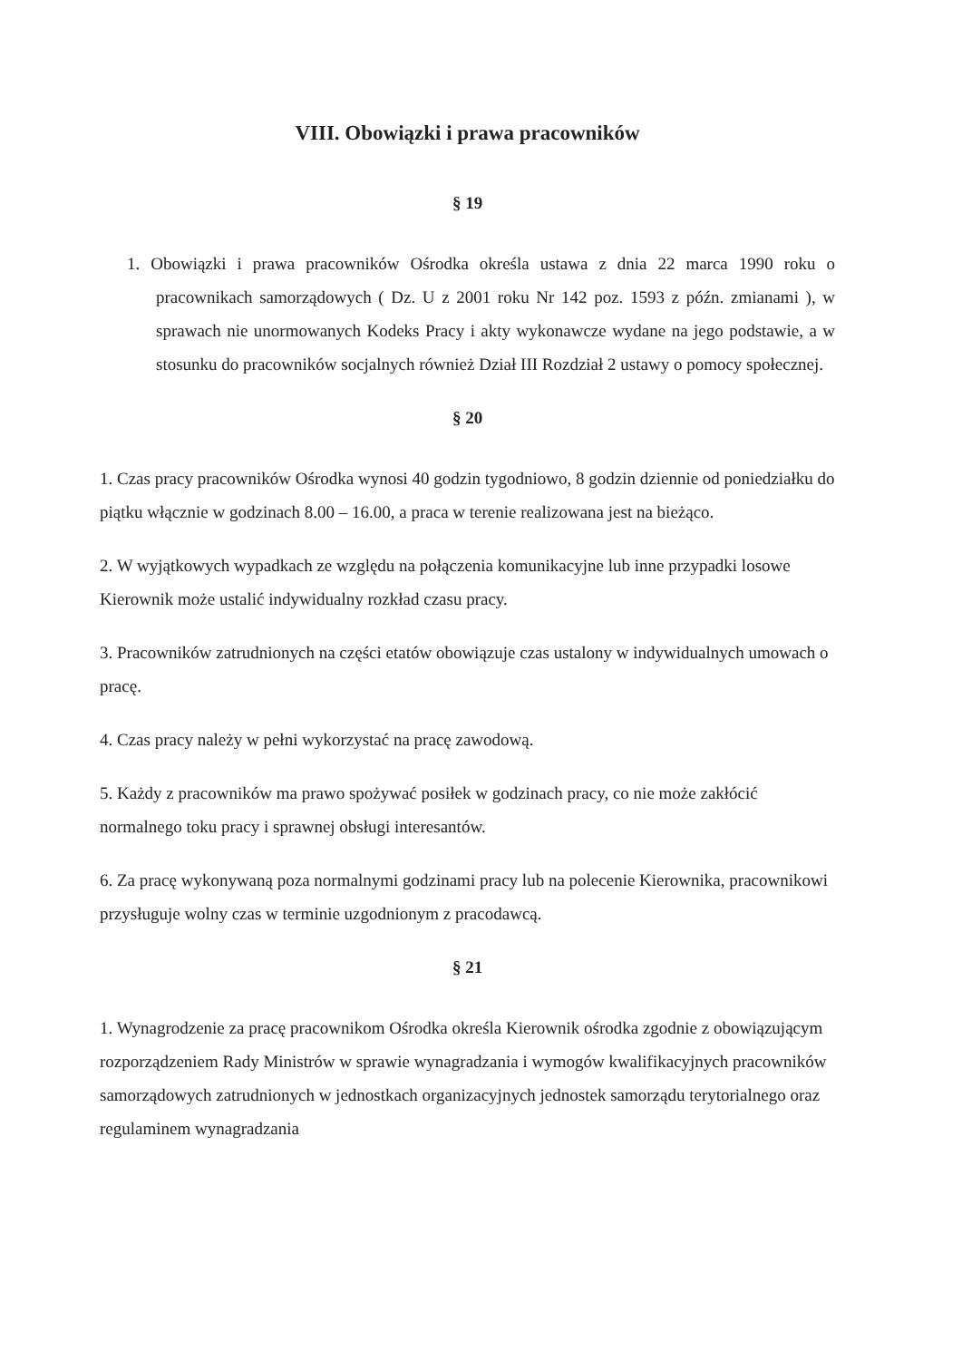VIII. Obowiązki i prawa pracowników
§ 19
1. Obowiązki i prawa pracowników Ośrodka określa ustawa z dnia 22 marca 1990 roku o pracownikach samorządowych ( Dz. U z 2001 roku Nr 142 poz. 1593 z późn. zmianami ), w sprawach nie unormowanych Kodeks Pracy i akty wykonawcze wydane na jego podstawie, a w stosunku do pracowników socjalnych również Dział III Rozdział 2 ustawy o pomocy społecznej.
§ 20
1. Czas pracy pracowników Ośrodka wynosi 40 godzin tygodniowo, 8 godzin dziennie od poniedziałku do piątku włącznie w godzinach 8.00 – 16.00, a praca w terenie realizowana jest na bieżąco.
2. W wyjątkowych wypadkach ze względu na połączenia komunikacyjne lub inne przypadki losowe Kierownik może ustalić indywidualny rozkład czasu pracy.
3. Pracowników zatrudnionych na części etatów obowiązuje czas ustalony w indywidualnych umowach o pracę.
4. Czas pracy należy w pełni wykorzystać na pracę zawodową.
5. Każdy z pracowników ma prawo spożywać posiłek w godzinach pracy, co nie może zakłócić normalnego toku pracy i sprawnej obsługi interesantów.
6. Za pracę wykonywaną poza normalnymi godzinami pracy lub na polecenie Kierownika, pracownikowi przysługuje wolny czas w terminie uzgodnionym z pracodawcą.
§ 21
1. Wynagrodzenie za pracę pracownikom Ośrodka określa Kierownik ośrodka zgodnie z obowiązującym rozporządzeniem Rady Ministrów w sprawie wynagradzania i wymogów kwalifikacyjnych pracowników samorządowych zatrudnionych w jednostkach organizacyjnych jednostek samorządu terytorialnego oraz regulaminem wynagradzania